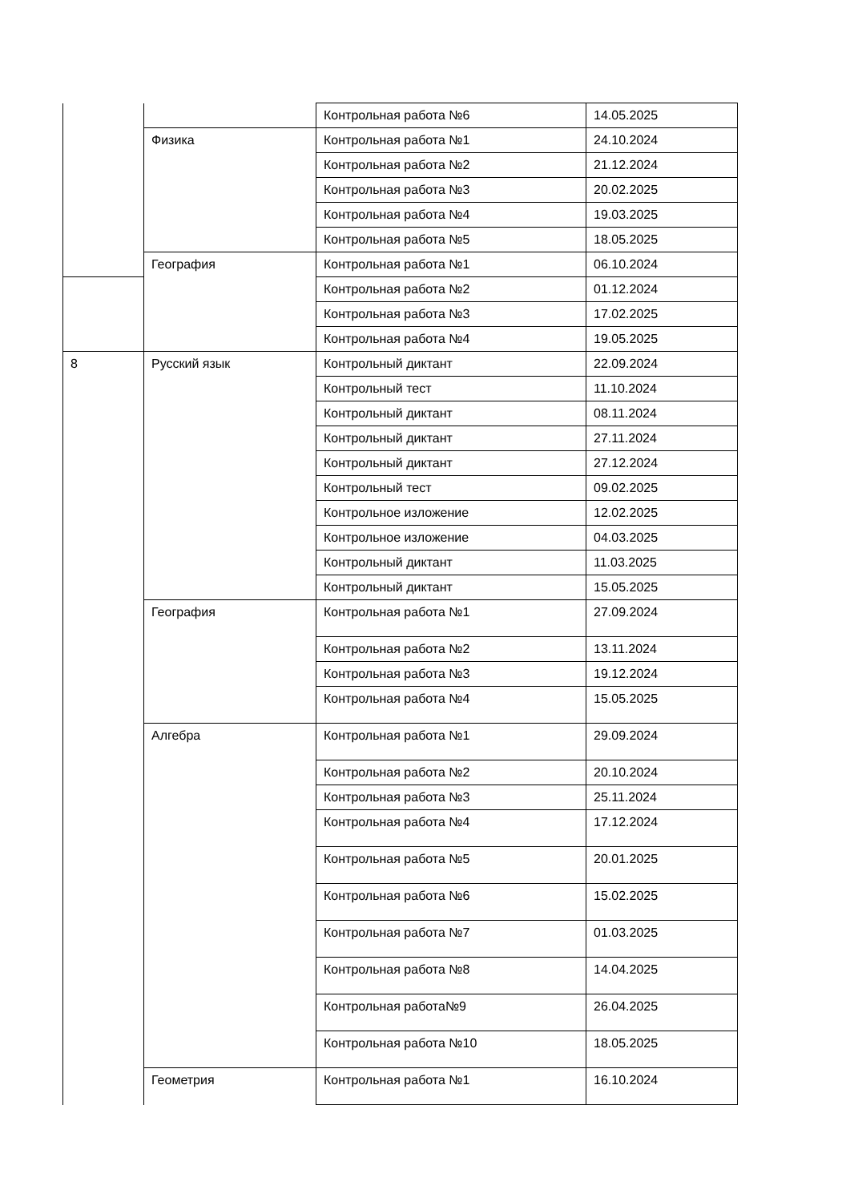| | | Контрольная работа №6 | 14.05.2025 |
| | Физика | Контрольная работа №1 | 24.10.2024 |
| | | Контрольная работа №2 | 21.12.2024 |
| | | Контрольная работа №3 | 20.02.2025 |
| | | Контрольная работа №4 | 19.03.2025 |
| | | Контрольная работа №5 | 18.05.2025 |
| | География | Контрольная работа №1 | 06.10.2024 |
| | | Контрольная работа №2 | 01.12.2024 |
| | | Контрольная работа №3 | 17.02.2025 |
| | | Контрольная работа №4 | 19.05.2025 |
| 8 | Русский язык | Контрольный диктант | 22.09.2024 |
| | | Контрольный тест | 11.10.2024 |
| | | Контрольный диктант | 08.11.2024 |
| | | Контрольный диктант | 27.11.2024 |
| | | Контрольный диктант | 27.12.2024 |
| | | Контрольный тест | 09.02.2025 |
| | | Контрольное изложение | 12.02.2025 |
| | | Контрольное изложение | 04.03.2025 |
| | | Контрольный диктант | 11.03.2025 |
| | | Контрольный диктант | 15.05.2025 |
| | География | Контрольная работа №1 | 27.09.2024 |
| | | Контрольная работа №2 | 13.11.2024 |
| | | Контрольная работа №3 | 19.12.2024 |
| | | Контрольная работа №4 | 15.05.2025 |
| | Алгебра | Контрольная работа №1 | 29.09.2024 |
| | | Контрольная работа №2 | 20.10.2024 |
| | | Контрольная работа №3 | 25.11.2024 |
| | | Контрольная работа №4 | 17.12.2024 |
| | | Контрольная работа №5 | 20.01.2025 |
| | | Контрольная работа №6 | 15.02.2025 |
| | | Контрольная работа №7 | 01.03.2025 |
| | | Контрольная работа №8 | 14.04.2025 |
| | | Контрольная работа№9 | 26.04.2025 |
| | | Контрольная работа №10 | 18.05.2025 |
| | Геометрия | Контрольная работа №1 | 16.10.2024 |